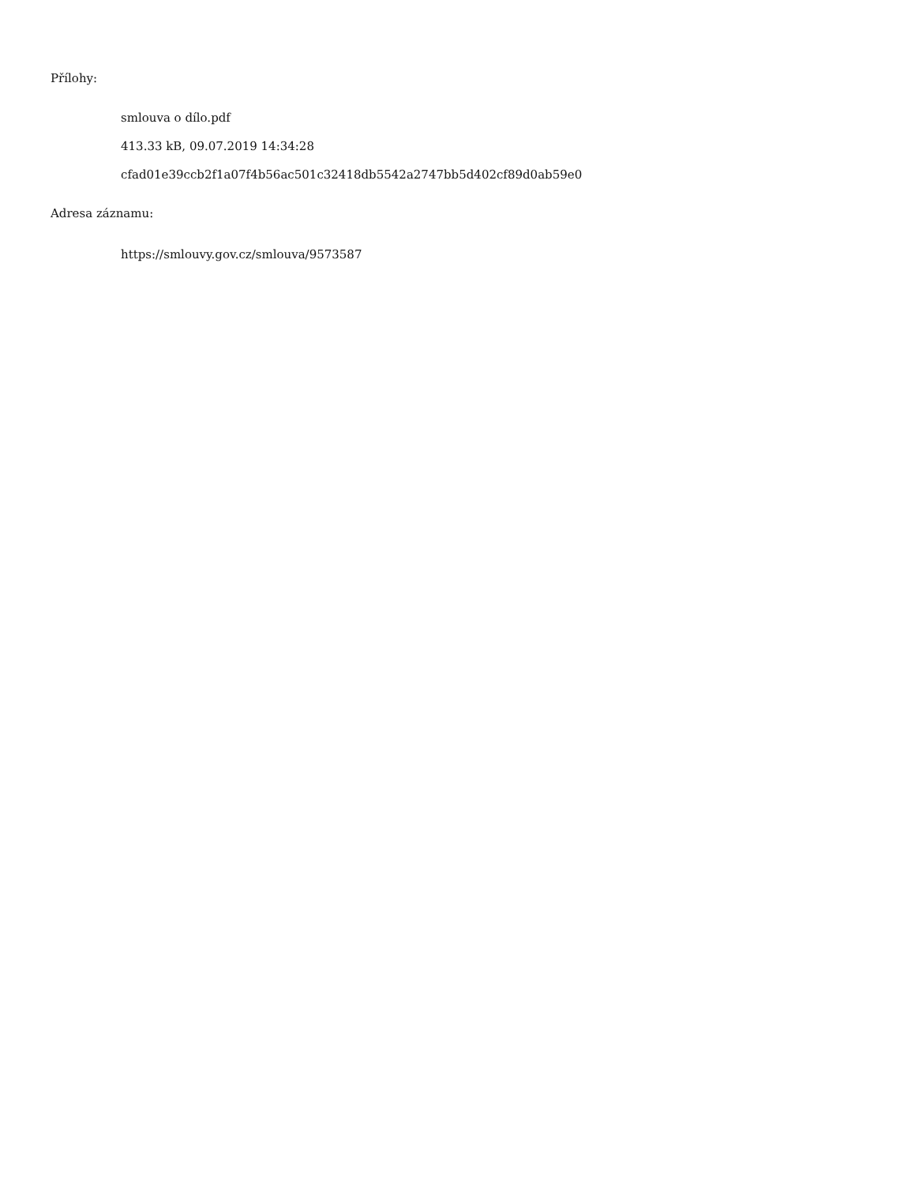Přílohy:
smlouva o dílo.pdf
413.33 kB, 09.07.2019 14:34:28
cfad01e39ccb2f1a07f4b56ac501c32418db5542a2747bb5d402cf89d0ab59e0
Adresa záznamu:
https://smlouvy.gov.cz/smlouva/9573587